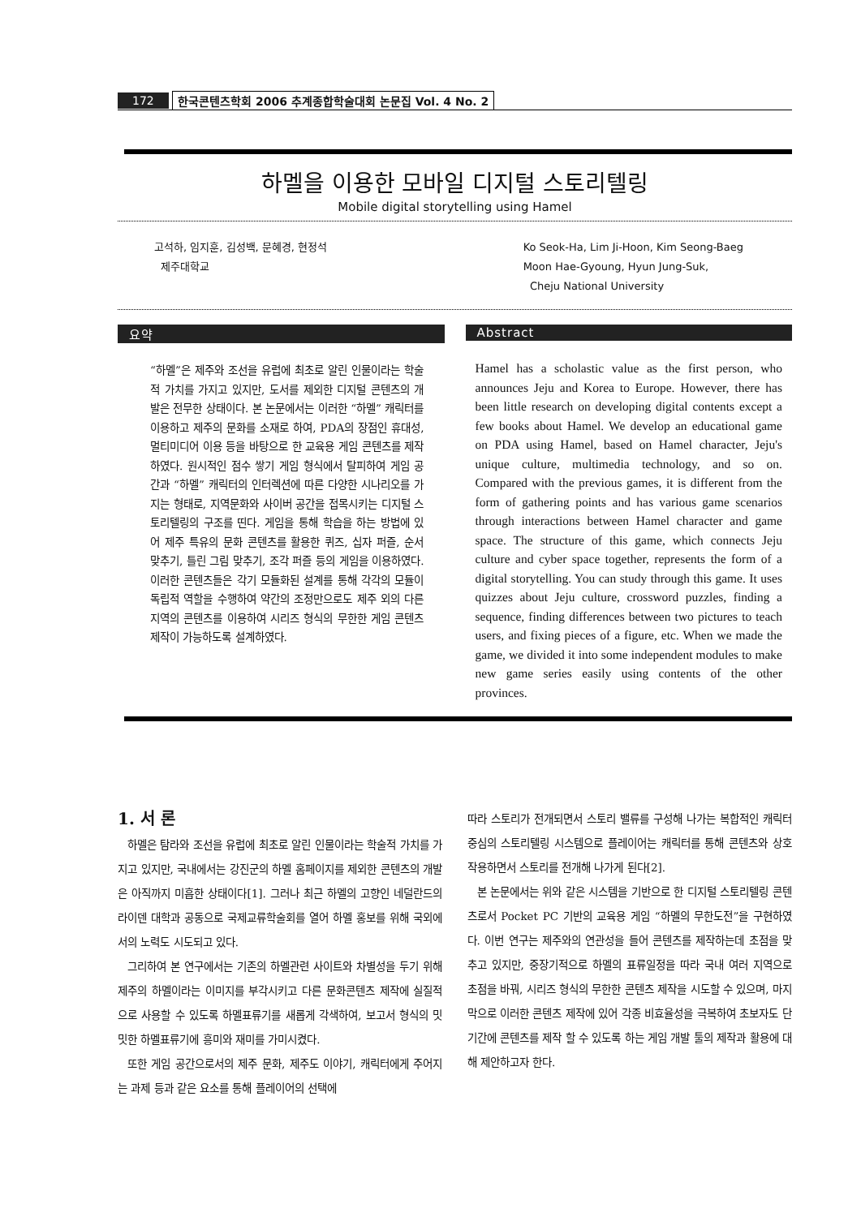172 한국콘텐츠학회 2006 추계종합학술대회 논문집 Vol. 4 No. 2
하멜을 이용한 모바일 디지털 스토리텔링
Mobile digital storytelling using Hamel
고석하, 임지훈, 김성백, 문혜경, 현정석
제주대학교
Ko Seok-Ha, Lim Ji-Hoon, Kim Seong-Baeg
Moon Hae-Gyoung, Hyun Jung-Suk,
Cheju National University
요약
“하멜”은 제주와 조선을 유럽에 최초로 알린 인물이라는 학술적 가치를 가지고 있지만, 도서를 제외한 디지털 콘텐츠의 개발은 전무한 상태이다. 본 논문에서는 이러한 “하멜” 캐릭터를 이용하고 제주의 문화를 소재로 하여, PDA의 장점인 휴대성, 멀티미디어 이용 등을 바탕으로 한 교육용 게임 콘텐츠를 제작하였다. 원시적인 점수 쌓기 게임 형식에서 탈피하여 게임 공간과 “하멜” 캐릭터의 인터렉션에 따른 다양한 시나리오를 가지는 형태로, 지역문화와 사이버 공간을 접목시키는 디지털 스토리텔링의 구조를 띤다. 게임을 통해 학습을 하는 방법에 있어 제주 특유의 문화 콘텐츠를 활용한 퀴즈, 십자 퍼즐, 순서 맞추기, 틀린 그림 맞추기, 조각 퍼즐 등의 게임을 이용하였다. 이러한 콘텐츠들은 각기 모듈화된 설계를 통해 각각의 모듈이 독립적 역할을 수행하여 약간의 조정만으로도 제주 외의 다른 지역의 콘텐츠를 이용하여 시리즈 형식의 무한한 게임 콘텐츠 제작이 가능하도록 설계하였다.
Abstract
Hamel has a scholastic value as the first person, who announces Jeju and Korea to Europe. However, there has been little research on developing digital contents except a few books about Hamel. We develop an educational game on PDA using Hamel, based on Hamel character, Jeju's unique culture, multimedia technology, and so on. Compared with the previous games, it is different from the form of gathering points and has various game scenarios through interactions between Hamel character and game space. The structure of this game, which connects Jeju culture and cyber space together, represents the form of a digital storytelling. You can study through this game. It uses quizzes about Jeju culture, crossword puzzles, finding a sequence, finding differences between two pictures to teach users, and fixing pieces of a figure, etc. When we made the game, we divided it into some independent modules to make new game series easily using contents of the other provinces.
1. 서 론
하멜은 탐라와 조선을 유럽에 최초로 알린 인물이라는 학술적 가치를 가지고 있지만, 국내에서는 강진군의 하멜 홈페이지를 제외한 콘텐츠의 개발은 아직까지 미흡한 상태이다[1]. 그러나 최근 하멜의 고향인 네덜란드의 라이덴 대학과 공동으로 국제교류학술회를 열어 하멜 홍보를 위해 국외에서의 노력도 시도되고 있다.
그리하여 본 연구에서는 기존의 하멜관련 사이트와 차별성을 두기 위해 제주의 하멜이라는 이미지를 부각시키고 다른 문화콘텐츠 제작에 실질적으로 사용할 수 있도록 하멜표류기를 새롭게 각색하여, 보고서 형식의 밋밋한 하멜표류기에 흥미와 재미를 가미시켰다.
또한 게임 공간으로서의 제주 문화, 제주도 이야기, 캐릭터에게 주어지는 과제 등과 같은 요소를 통해 플레이어의 선택에
따라 스토리가 전개되면서 스토리 밸류를 구성해 나가는 복합적인 캐릭터 중심의 스토리텔링 시스템으로 플레이어는 캐릭터를 통해 콘텐츠와 상호 작용하면서 스토리를 전개해 나가게 된다[2].
본 논문에서는 위와 같은 시스템을 기반으로 한 디지털 스토리텔링 콘텐츠로서 Pocket PC 기반의 교육용 게임 “하멜의 무한도전”을 구현하였다. 이번 연구는 제주와의 연관성을 들어 콘텐츠를 제작하는데 초점을 맞추고 있지만, 중장기적으로 하멜의 표류일정을 따라 국내 여러 지역으로 초점을 바꿔, 시리즈 형식의 무한한 콘텐츠 제작을 시도할 수 있으며, 마지막으로 이러한 콘텐츠 제작에 있어 각종 비효율성을 극복하여 초보자도 단기간에 콘텐츠를 제작 할 수 있도록 하는 게임 개발 툴의 제작과 활용에 대해 제안하고자 한다.